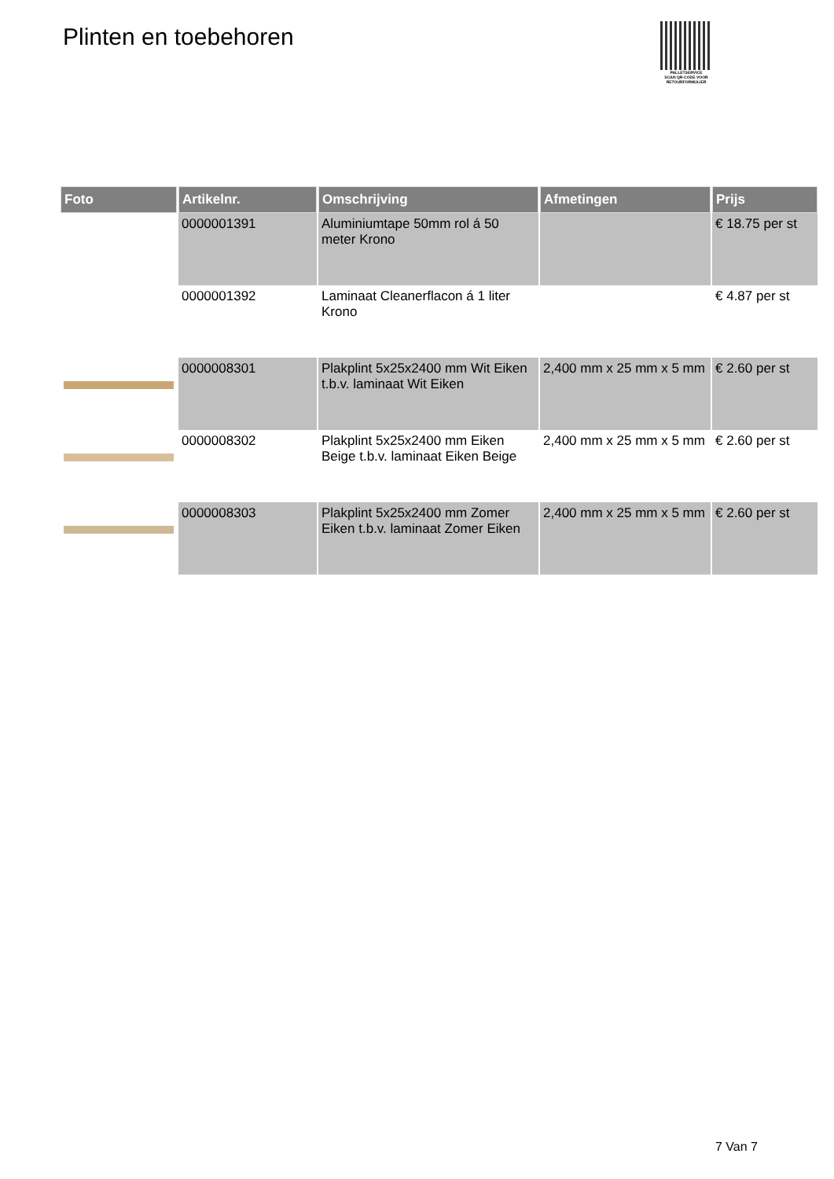Plinten en toebehoren
PALLETSERVICE
SCAN QR-CODE VOOR RETOURFORMULIER
| Foto | Artikelnr. | Omschrijving | Afmetingen | Prijs |
| --- | --- | --- | --- | --- |
| | 0000001391 | Aluminiumtape 50mm rol á 50 meter Krono | | € 18.75 per st |
| | 0000001392 | Laminaat Cleanerflacon á 1 liter Krono | | € 4.87 per st |
| | 0000008301 | Plakplint 5x25x2400 mm Wit Eiken t.b.v. laminaat Wit Eiken | 2,400 mm x 25 mm x 5 mm | € 2.60 per st |
| | 0000008302 | Plakplint 5x25x2400 mm Eiken Beige t.b.v. laminaat Eiken Beige | 2,400 mm x 25 mm x 5 mm | € 2.60 per st |
| | 0000008303 | Plakplint 5x25x2400 mm Zomer Eiken t.b.v. laminaat Zomer Eiken | 2,400 mm x 25 mm x 5 mm | € 2.60 per st |
7 Van 7